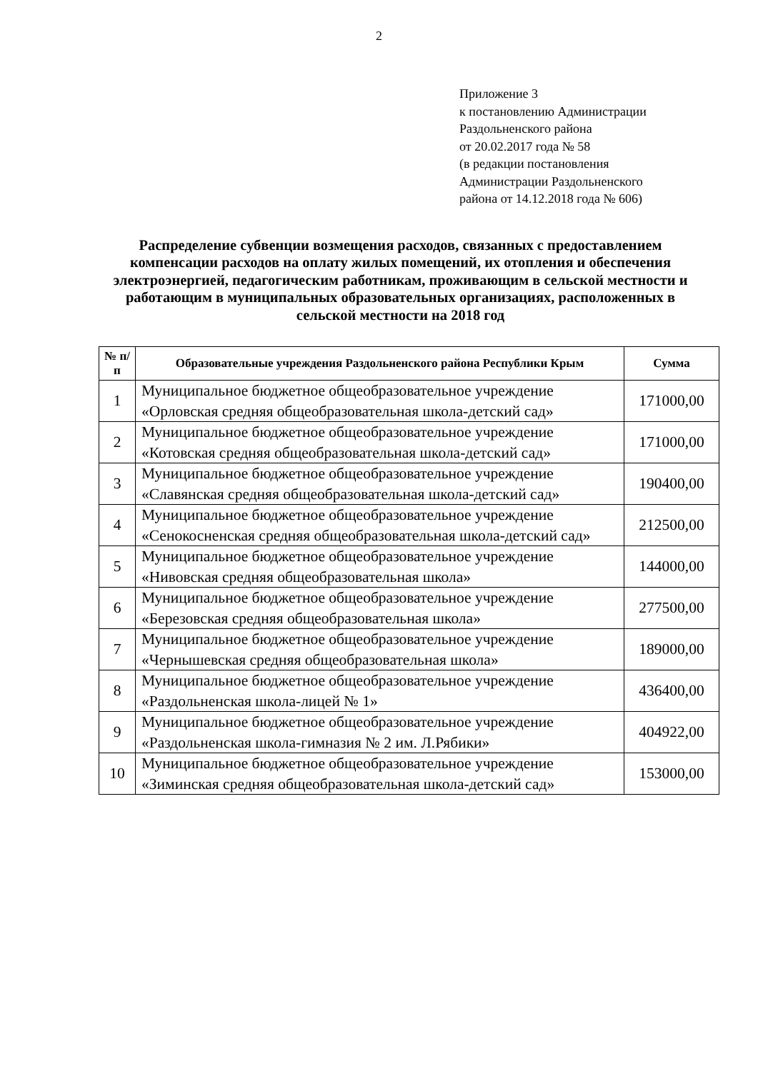2
Приложение 3
к постановлению Администрации
Раздольненского района
от 20.02.2017 года № 58
(в редакции постановления
Администрации Раздольненского
района от 14.12.2018 года № 606)
Распределение субвенции возмещения расходов, связанных с предоставлением компенсации расходов на оплату жилых помещений, их отопления и обеспечения электроэнергией, педагогическим работникам, проживающим в сельской местности и работающим в муниципальных образовательных организациях, расположенных в сельской местности на 2018 год
| № п/п | Образовательные учреждения Раздольненского района Республики Крым | Сумма |
| --- | --- | --- |
| 1 | Муниципальное бюджетное общеобразовательное учреждение «Орловская средняя общеобразовательная школа-детский сад» | 171000,00 |
| 2 | Муниципальное бюджетное общеобразовательное учреждение «Котовская средняя общеобразовательная школа-детский сад» | 171000,00 |
| 3 | Муниципальное бюджетное общеобразовательное учреждение «Славянская средняя общеобразовательная школа-детский сад» | 190400,00 |
| 4 | Муниципальное бюджетное общеобразовательное учреждение «Сенокосненская средняя общеобразовательная школа-детский сад» | 212500,00 |
| 5 | Муниципальное бюджетное общеобразовательное учреждение «Нивовская средняя общеобразовательная школа» | 144000,00 |
| 6 | Муниципальное бюджетное общеобразовательное учреждение «Березовская средняя общеобразовательная школа» | 277500,00 |
| 7 | Муниципальное бюджетное общеобразовательное учреждение «Чернышевская средняя общеобразовательная школа» | 189000,00 |
| 8 | Муниципальное бюджетное общеобразовательное учреждение «Раздольненская школа-лицей № 1» | 436400,00 |
| 9 | Муниципальное бюджетное общеобразовательное учреждение «Раздольненская школа-гимназия № 2 им. Л.Рябики» | 404922,00 |
| 10 | Муниципальное бюджетное общеобразовательное учреждение «Зиминская средняя общеобразовательная школа-детский сад» | 153000,00 |